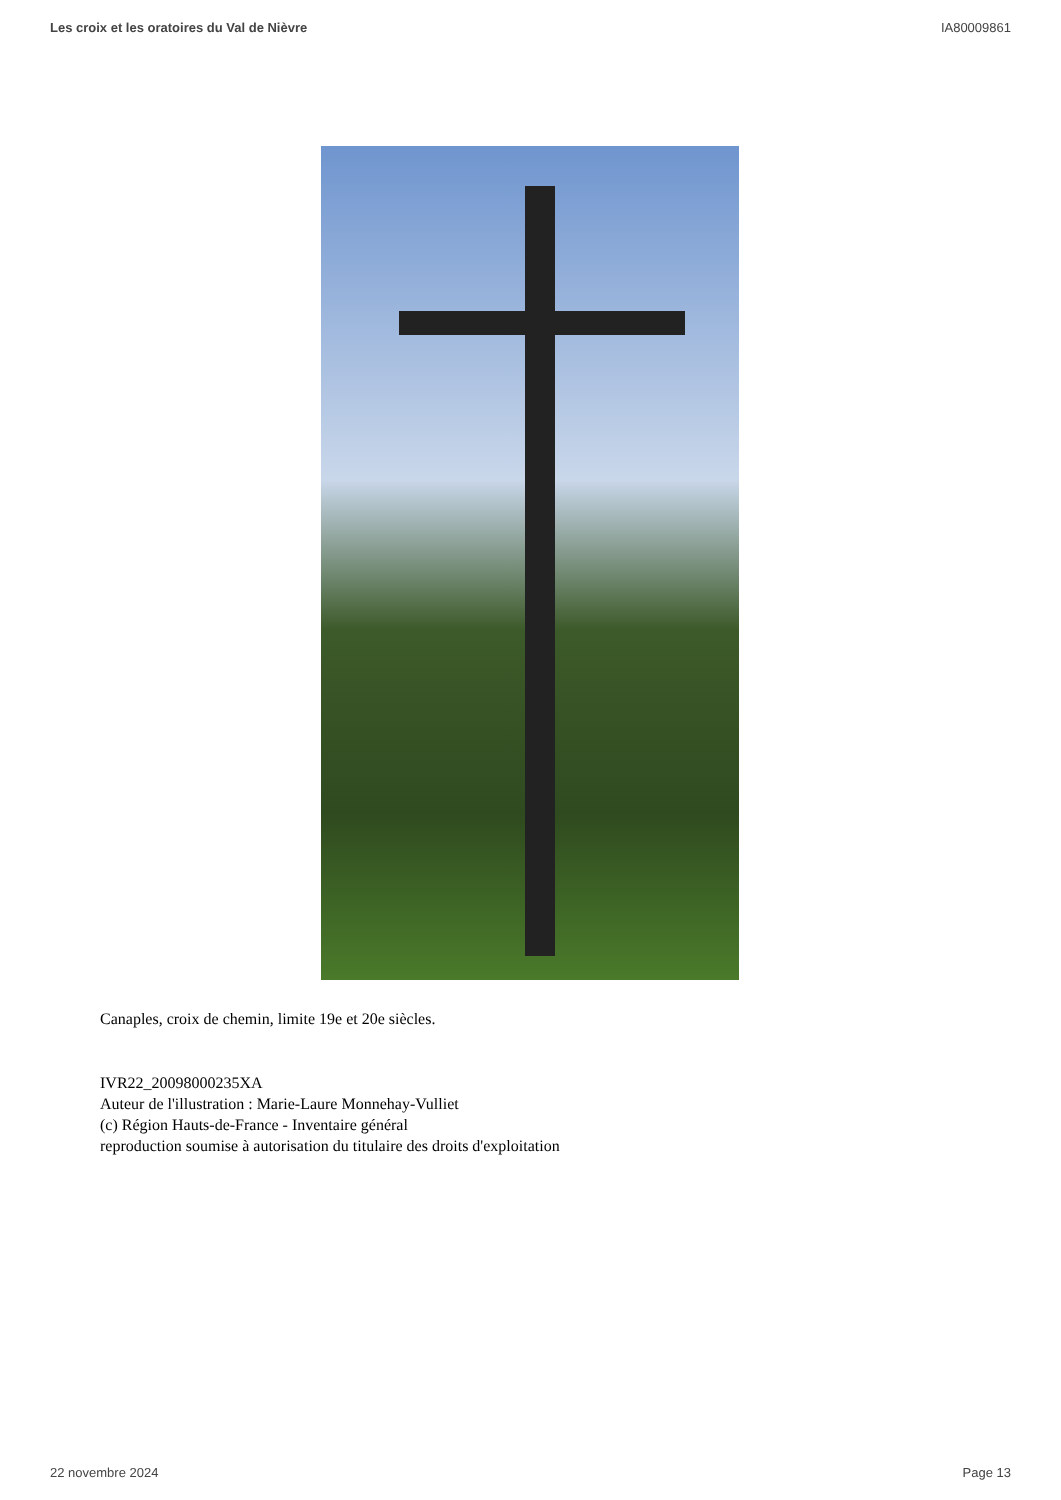Les croix et les oratoires du Val de Nièvre IA80009861
Canaples, croix de chemin, limite 19e et 20e siècles.
IVR22_20098000235XA
Auteur de l'illustration : Marie-Laure Monnehay-Vulliet
(c) Région Hauts-de-France - Inventaire général
reproduction soumise à autorisation du titulaire des droits d'exploitation
22 novembre 2024 Page 13